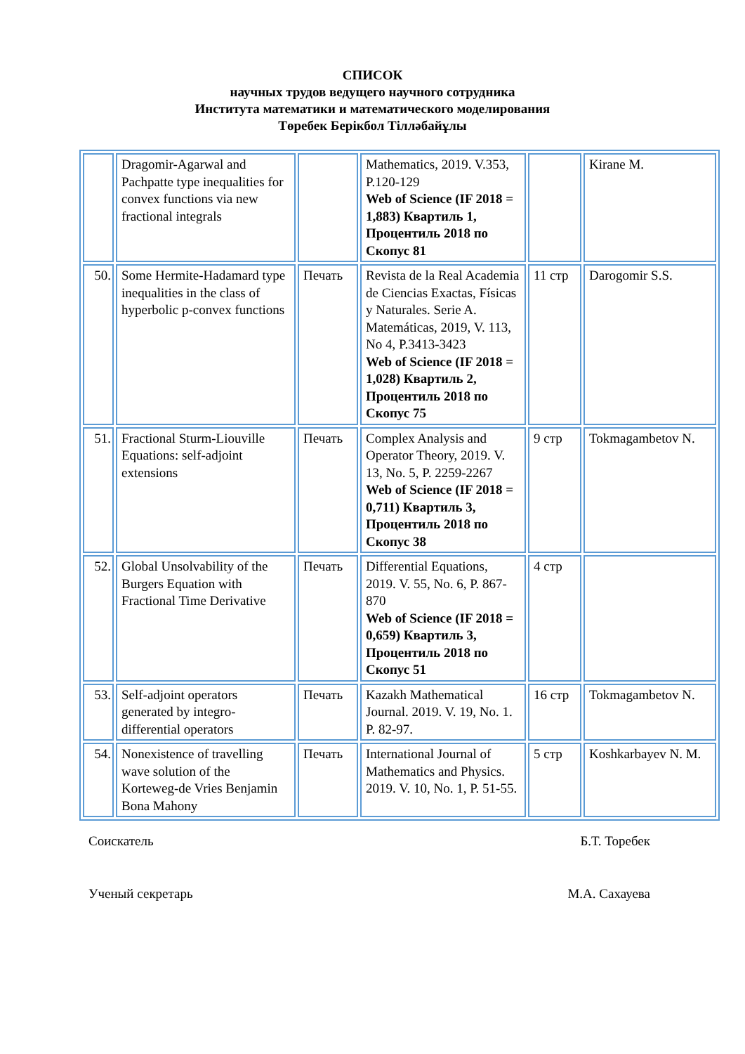СПИСОК
научных трудов ведущего научного сотрудника
Института математики и математического моделирования
Төребек Берікбол Тіллəбайұлы
| | Dragomir-Agarwal and Pachpatte type inequalities for convex functions via new fractional integrals | | Mathematics, 2019. V.353, P.120-129 Web of Science (IF 2018 = 1,883) Квартиль 1, Процентиль 2018 по Скопус 81 | | Kirane M. |
| 50. | Some Hermite-Hadamard type inequalities in the class of hyperbolic p-convex functions | Печать | Revista de la Real Academia de Ciencias Exactas, Físicas y Naturales. Serie A. Matemáticas, 2019, V. 113, No 4, P.3413-3423 Web of Science (IF 2018 = 1,028) Квартиль 2, Процентиль 2018 по Скопус 75 | 11 стр | Darogomir S.S. |
| 51. | Fractional Sturm-Liouville Equations: self-adjoint extensions | Печать | Complex Analysis and Operator Theory, 2019. V. 13, No. 5, P. 2259-2267 Web of Science (IF 2018 = 0,711) Квартиль 3, Процентиль 2018 по Скопус 38 | 9 стр | Tokmagambetov N. |
| 52. | Global Unsolvability of the Burgers Equation with Fractional Time Derivative | Печать | Differential Equations, 2019. V. 55, No. 6, P. 867-870 Web of Science (IF 2018 = 0,659) Квартиль 3, Процентиль 2018 по Скопус 51 | 4 стр | |
| 53. | Self-adjoint operators generated by integro-differential operators | Печать | Kazakh Mathematical Journal. 2019. V. 19, No. 1. P. 82-97. | 16 стр | Tokmagambetov N. |
| 54. | Nonexistence of travelling wave solution of the Korteweg-de Vries Benjamin Bona Mahony | Печать | International Journal of Mathematics and Physics. 2019. V. 10, No. 1, P. 51-55. | 5 стр | Koshkarbayev N. M. |
Соискатель Б.Т. Торебек
Ученый секретарь М.А. Сахауева